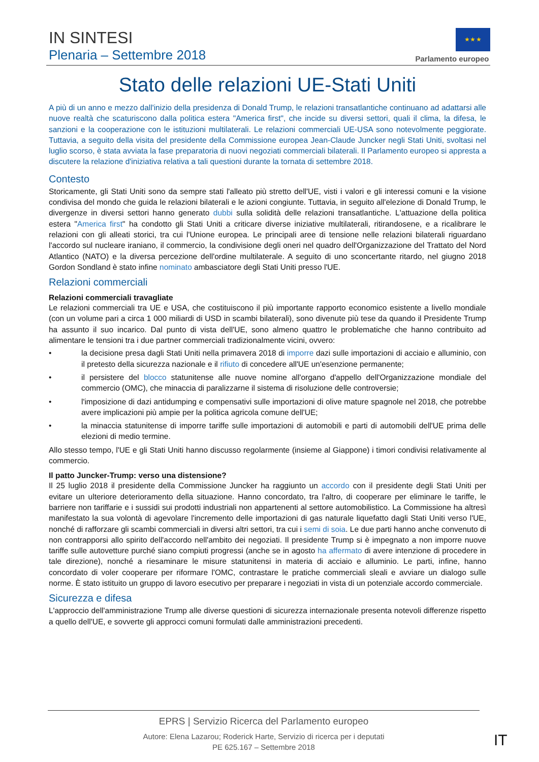IN SINTESI
Plenaria – Settembre 2018
★ ★ ★
Parlamento europeo
Stato delle relazioni UE-Stati Uniti
A più di un anno e mezzo dall'inizio della presidenza di Donald Trump, le relazioni transatlantiche continuano ad adattarsi alle nuove realtà che scaturiscono dalla politica estera "America first", che incide su diversi settori, quali il clima, la difesa, le sanzioni e la cooperazione con le istituzioni multilaterali. Le relazioni commerciali UE-USA sono notevolmente peggiorate. Tuttavia, a seguito della visita del presidente della Commissione europea Jean-Claude Juncker negli Stati Uniti, svoltasi nel luglio scorso, è stata avviata la fase preparatoria di nuovi negoziati commerciali bilaterali. Il Parlamento europeo si appresta a discutere la relazione d'iniziativa relativa a tali questioni durante la tornata di settembre 2018.
Contesto
Storicamente, gli Stati Uniti sono da sempre stati l'alleato più stretto dell'UE, visti i valori e gli interessi comuni e la visione condivisa del mondo che guida le relazioni bilaterali e le azioni congiunte. Tuttavia, in seguito all'elezione di Donald Trump, le divergenze in diversi settori hanno generato dubbi sulla solidità delle relazioni transatlantiche. L'attuazione della politica estera "America first" ha condotto gli Stati Uniti a criticare diverse iniziative multilaterali, ritirandosene, e a ricalibrare le relazioni con gli alleati storici, tra cui l'Unione europea. Le principali aree di tensione nelle relazioni bilaterali riguardano l'accordo sul nucleare iraniano, il commercio, la condivisione degli oneri nel quadro dell'Organizzazione del Trattato del Nord Atlantico (NATO) e la diversa percezione dell'ordine multilaterale. A seguito di uno sconcertante ritardo, nel giugno 2018 Gordon Sondland è stato infine nominato ambasciatore degli Stati Uniti presso l'UE.
Relazioni commerciali
Relazioni commerciali travagliate
Le relazioni commerciali tra UE e USA, che costituiscono il più importante rapporto economico esistente a livello mondiale (con un volume pari a circa 1 000 miliardi di USD in scambi bilaterali), sono divenute più tese da quando il Presidente Trump ha assunto il suo incarico. Dal punto di vista dell'UE, sono almeno quattro le problematiche che hanno contribuito ad alimentare le tensioni tra i due partner commerciali tradizionalmente vicini, ovvero:
• la decisione presa dagli Stati Uniti nella primavera 2018 di imporre dazi sulle importazioni di acciaio e alluminio, con il pretesto della sicurezza nazionale e il rifiuto di concedere all'UE un'esenzione permanente;
• il persistere del blocco statunitense alle nuove nomine all'organo d'appello dell'Organizzazione mondiale del commercio (OMC), che minaccia di paralizzarne il sistema di risoluzione delle controversie;
• l'imposizione di dazi antidumping e compensativi sulle importazioni di olive mature spagnole nel 2018, che potrebbe avere implicazioni più ampie per la politica agricola comune dell'UE;
• la minaccia statunitense di imporre tariffe sulle importazioni di automobili e parti di automobili dell'UE prima delle elezioni di medio termine.
Allo stesso tempo, l'UE e gli Stati Uniti hanno discusso regolarmente (insieme al Giappone) i timori condivisi relativamente al commercio.
Il patto Juncker-Trump: verso una distensione?
Il 25 luglio 2018 il presidente della Commissione Juncker ha raggiunto un accordo con il presidente degli Stati Uniti per evitare un ulteriore deterioramento della situazione. Hanno concordato, tra l'altro, di cooperare per eliminare le tariffe, le barriere non tariffarie e i sussidi sui prodotti industriali non appartenenti al settore automobilistico. La Commissione ha altresì manifestato la sua volontà di agevolare l'incremento delle importazioni di gas naturale liquefatto dagli Stati Uniti verso l'UE, nonché di rafforzare gli scambi commerciali in diversi altri settori, tra cui i semi di soia. Le due parti hanno anche convenuto di non contrapporsi allo spirito dell'accordo nell'ambito dei negoziati. Il presidente Trump si è impegnato a non imporre nuove tariffe sulle autovetture purché siano compiuti progressi (anche se in agosto ha affermato di avere intenzione di procedere in tale direzione), nonché a riesaminare le misure statunitensi in materia di acciaio e alluminio. Le parti, infine, hanno concordato di voler cooperare per riformare l'OMC, contrastare le pratiche commerciali sleali e avviare un dialogo sulle norme. È stato istituito un gruppo di lavoro esecutivo per preparare i negoziati in vista di un potenziale accordo commerciale.
Sicurezza e difesa
L'approccio dell'amministrazione Trump alle diverse questioni di sicurezza internazionale presenta notevoli differenze rispetto a quello dell'UE, e sovverte gli approcci comuni formulati dalle amministrazioni precedenti.
EPRS | Servizio Ricerca del Parlamento europeo
Autore: Elena Lazarou; Roderick Harte, Servizio di ricerca per i deputati
PE 625.167 – Settembre 2018
IT